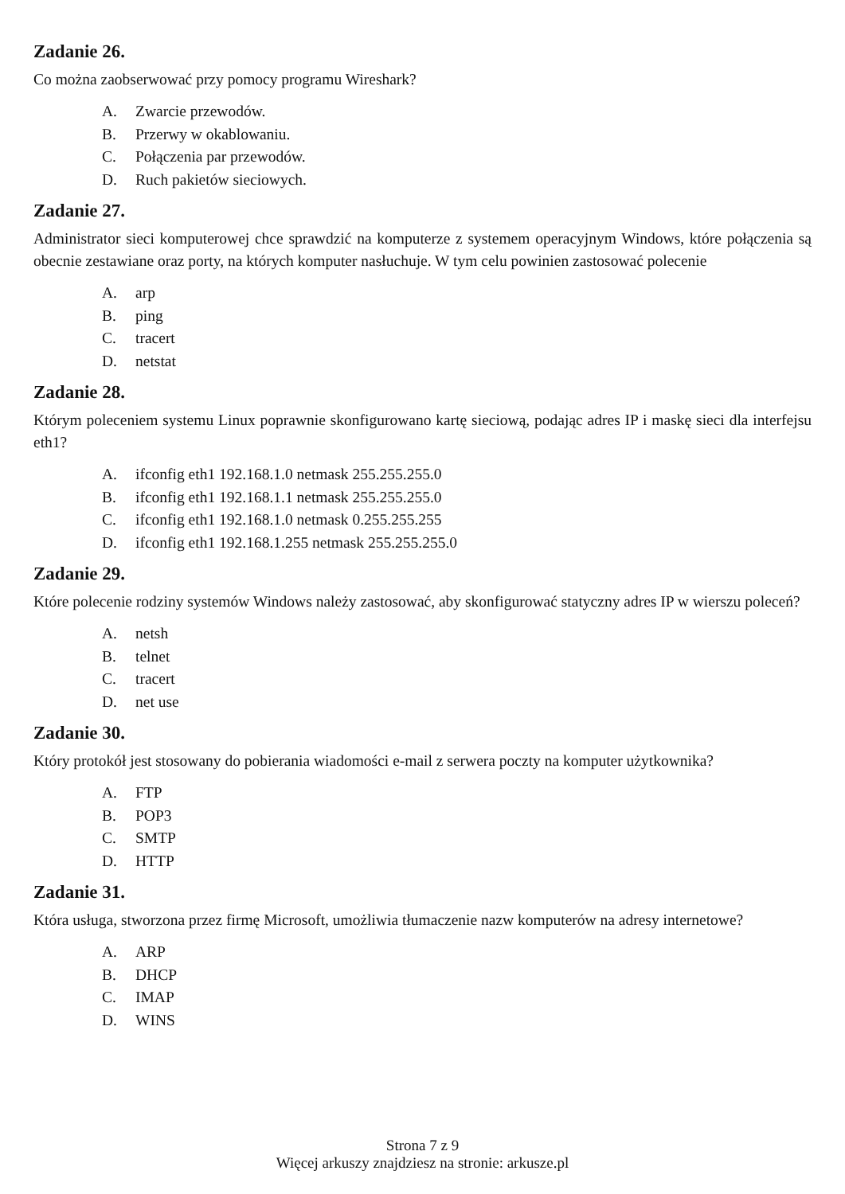Zadanie 26.
Co można zaobserwować przy pomocy programu Wireshark?
A. Zwarcie przewodów.
B. Przerwy w okablowaniu.
C. Połączenia par przewodów.
D. Ruch pakietów sieciowych.
Zadanie 27.
Administrator sieci komputerowej chce sprawdzić na komputerze z systemem operacyjnym Windows, które połączenia są obecnie zestawiane oraz porty, na których komputer nasłuchuje. W tym celu powinien zastosować polecenie
A. arp
B. ping
C. tracert
D. netstat
Zadanie 28.
Którym poleceniem systemu Linux poprawnie skonfigurowano kartę sieciową, podając adres IP i maskę sieci dla interfejsu eth1?
A. ifconfig eth1 192.168.1.0 netmask 255.255.255.0
B. ifconfig eth1 192.168.1.1 netmask 255.255.255.0
C. ifconfig eth1 192.168.1.0 netmask 0.255.255.255
D. ifconfig eth1 192.168.1.255 netmask 255.255.255.0
Zadanie 29.
Które polecenie rodziny systemów Windows należy zastosować, aby skonfigurować statyczny adres IP w wierszu poleceń?
A. netsh
B. telnet
C. tracert
D. net use
Zadanie 30.
Który protokół jest stosowany do pobierania wiadomości e-mail z serwera poczty na komputer użytkownika?
A. FTP
B. POP3
C. SMTP
D. HTTP
Zadanie 31.
Która usługa, stworzona przez firmę Microsoft, umożliwia tłumaczenie nazw komputerów na adresy internetowe?
A. ARP
B. DHCP
C. IMAP
D. WINS
Strona 7 z 9
Więcej arkuszy znajdziesz na stronie: arkusze.pl